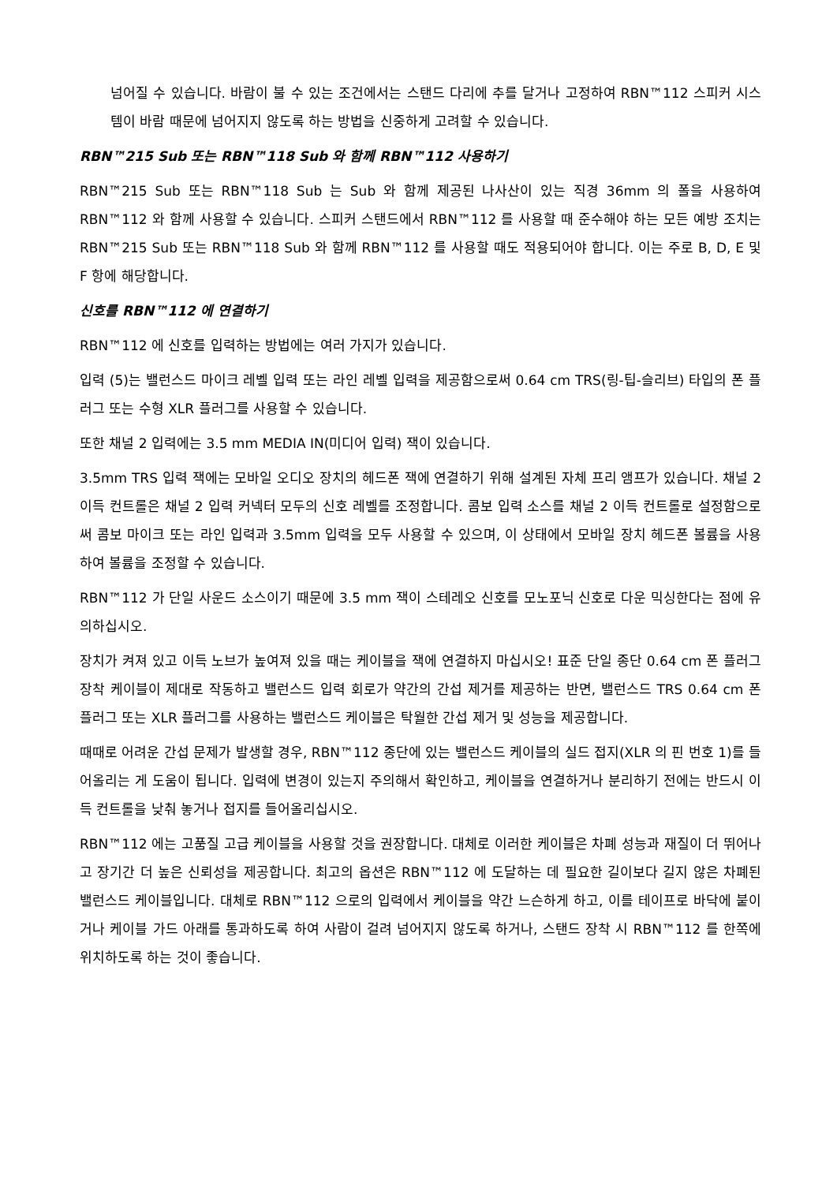넘어질 수 있습니다. 바람이 불 수 있는 조건에서는 스탠드 다리에 추를 달거나 고정하여 RBN™112 스피커 시스템이 바람 때문에 넘어지지 않도록 하는 방법을 신중하게 고려할 수 있습니다.
RBN™215 Sub 또는 RBN™118 Sub 와 함께 RBN™112 사용하기
RBN™215 Sub 또는 RBN™118 Sub 는 Sub 와 함께 제공된 나사산이 있는 직경 36mm 의 폴을 사용하여 RBN™112 와 함께 사용할 수 있습니다. 스피커 스탠드에서 RBN™112 를 사용할 때 준수해야 하는 모든 예방 조치는 RBN™215 Sub 또는 RBN™118 Sub 와 함께 RBN™112 를 사용할 때도 적용되어야 합니다. 이는 주로 B, D, E 및 F 항에 해당합니다.
신호를 RBN™112 에 연결하기
RBN™112 에 신호를 입력하는 방법에는 여러 가지가 있습니다.
입력 (5)는 밸런스드 마이크 레벨 입력 또는 라인 레벨 입력을 제공함으로써 0.64 cm TRS(링-팁-슬리브) 타입의 폰 플러그 또는 수형 XLR 플러그를 사용할 수 있습니다.
또한 채널 2 입력에는 3.5 mm MEDIA IN(미디어 입력) 잭이 있습니다.
3.5mm TRS 입력 잭에는 모바일 오디오 장치의 헤드폰 잭에 연결하기 위해 설계된 자체 프리 앰프가 있습니다. 채널 2 이득 컨트롤은 채널 2 입력 커넥터 모두의 신호 레벨를 조정합니다. 콤보 입력 소스를 채널 2 이득 컨트롤로 설정함으로써 콤보 마이크 또는 라인 입력과 3.5mm 입력을 모두 사용할 수 있으며, 이 상태에서 모바일 장치 헤드폰 볼륨을 사용하여 볼륨을 조정할 수 있습니다.
RBN™112 가 단일 사운드 소스이기 때문에 3.5 mm 잭이 스테레오 신호를 모노포닉 신호로 다운 믹싱한다는 점에 유의하십시오.
장치가 켜져 있고 이득 노브가 높여져 있을 때는 케이블을 잭에 연결하지 마십시오! 표준 단일 종단 0.64 cm 폰 플러그 장착 케이블이 제대로 작동하고 밸런스드 입력 회로가 약간의 간섭 제거를 제공하는 반면, 밸런스드 TRS 0.64 cm 폰 플러그 또는 XLR 플러그를 사용하는 밸런스드 케이블은 탁월한 간섭 제거 및 성능을 제공합니다.
때때로 어려운 간섭 문제가 발생할 경우, RBN™112 종단에 있는 밸런스드 케이블의 실드 접지(XLR 의 핀 번호 1)를 들어올리는 게 도움이 됩니다. 입력에 변경이 있는지 주의해서 확인하고, 케이블을 연결하거나 분리하기 전에는 반드시 이득 컨트롤을 낮춰 놓거나 접지를 들어올리십시오.
RBN™112 에는 고품질 고급 케이블을 사용할 것을 권장합니다. 대체로 이러한 케이블은 차폐 성능과 재질이 더 뛰어나고 장기간 더 높은 신뢰성을 제공합니다. 최고의 옵션은 RBN™112 에 도달하는 데 필요한 길이보다 길지 않은 차폐된 밸런스드 케이블입니다. 대체로 RBN™112 으로의 입력에서 케이블을 약간 느슨하게 하고, 이를 테이프로 바닥에 붙이거나 케이블 가드 아래를 통과하도록 하여 사람이 걸려 넘어지지 않도록 하거나, 스탠드 장착 시 RBN™112 를 한쪽에 위치하도록 하는 것이 좋습니다.